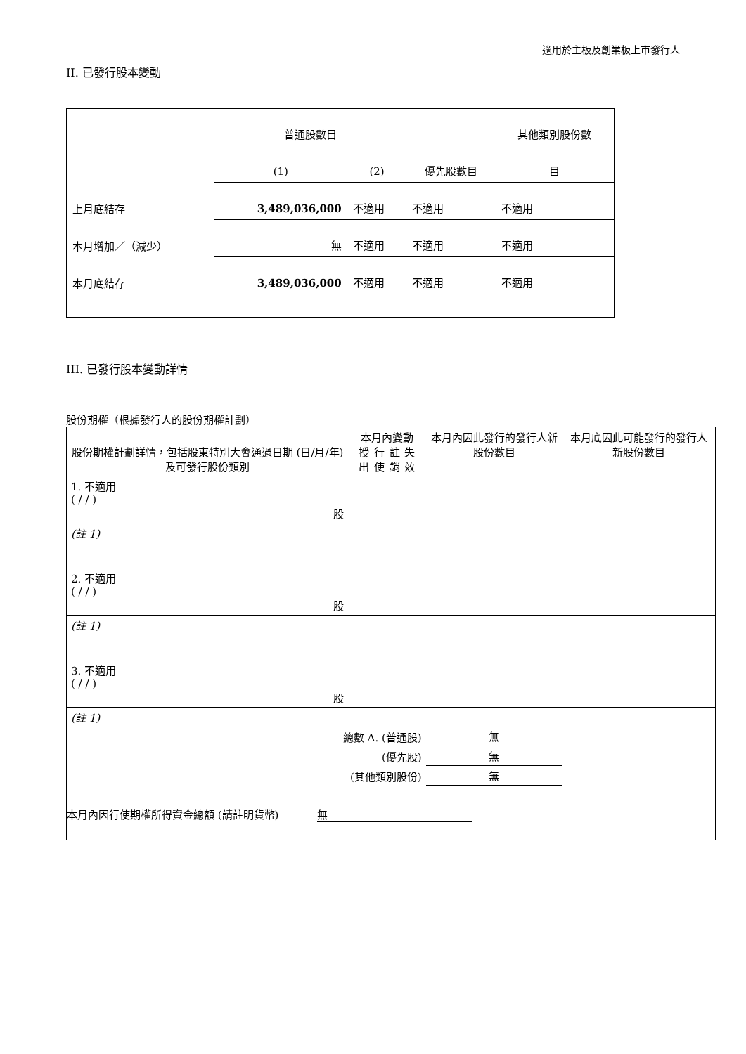適用於主板及創業板上市發行人
II. 已發行股本變動
| | 普通股數目 | | | 其他類別股份數 |
| | (1) | (2) | 優先股數目 | 目 |
| 上月底結存 | 3,489,036,000 | 不適用 | 不適用 | 不適用 |
| 本月增加／（減少） | 無 | 不適用 | 不適用 | 不適用 |
| 本月底結存 | 3,489,036,000 | 不適用 | 不適用 | 不適用 |
III. 已發行股本變動詳情
股份期權（根據發行人的股份期權計劃）
| 股份期權計劃詳情，包括股東特別大會通過日期 (日/月/年) 及可發行股份類別 | 本月內變動 授出 行使 註銷 失效 | | | | 本月內因此發行的發行人新股份數目 | 本月底因此可能發行的發行人新股份數目 |
| 1. 不適用 ( / / ) 股 | | | | | | |
| (註 1) | | | | | | |
| 2. 不適用 ( / / ) 股 | | | | | | |
| (註 1) | | | | | | |
| 3. 不適用 ( / / ) 股 | | | | | | |
| (註 1) | | | | | | |
| 總數 A. (普通股) | | | | | 無 | |
| (優先股) | | | | | 無 | |
| (其他類別股份) | | | | | 無 | |
| 本月內因行使期權所得資金總額 (請註明貨幣) 無 | | | | | | |